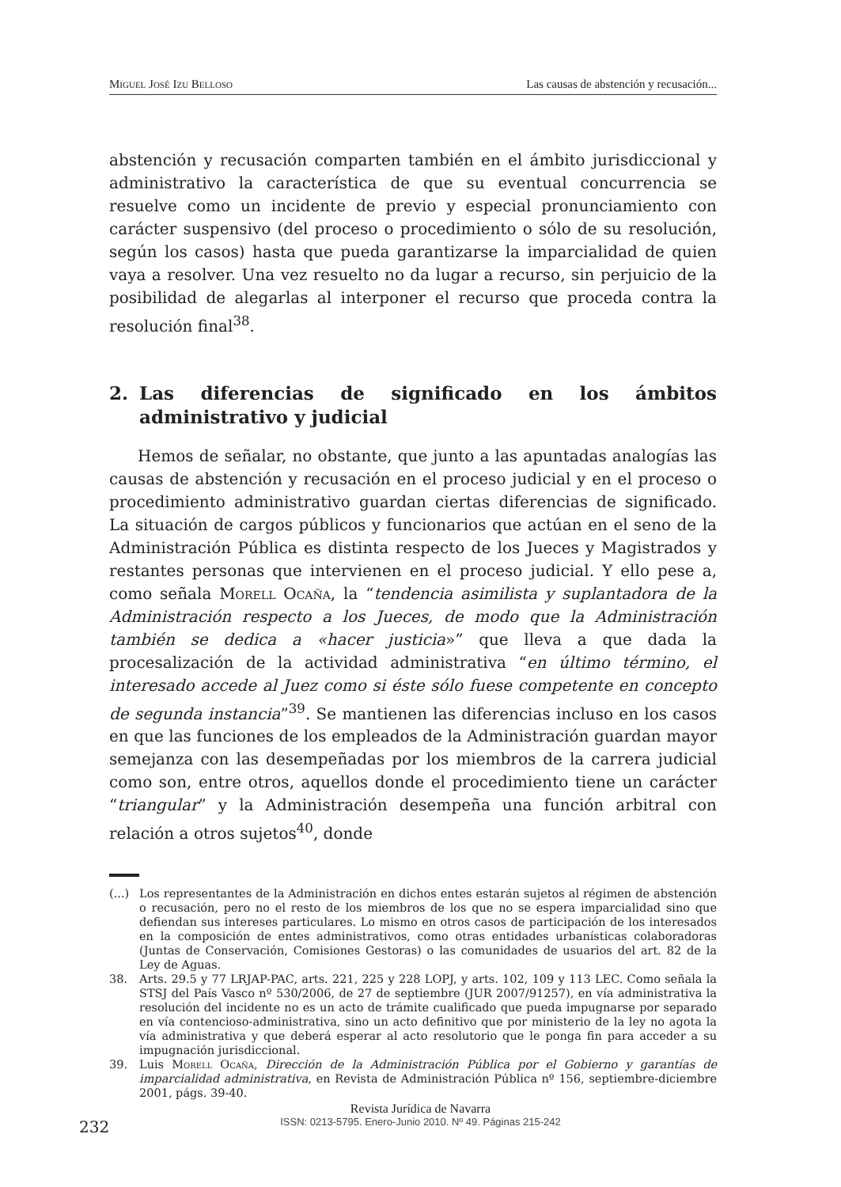Miguel José Izu Belloso Las causas de abstención y recusación...
abstención y recusación comparten también en el ámbito jurisdiccional y administrativo la característica de que su eventual concurrencia se resuelve como un incidente de previo y especial pronunciamiento con carácter suspensivo (del proceso o procedimiento o sólo de su resolución, según los casos) hasta que pueda garantizarse la imparcialidad de quien vaya a resolver. Una vez resuelto no da lugar a recurso, sin perjuicio de la posibilidad de alegarlas al interponer el recurso que proceda contra la resolución final<sup>38</sup>.
2. Las diferencias de significado en los ámbitos administrativo y judicial
Hemos de señalar, no obstante, que junto a las apuntadas analogías las causas de abstención y recusación en el proceso judicial y en el proceso o procedimiento administrativo guardan ciertas diferencias de significado. La situación de cargos públicos y funcionarios que actúan en el seno de la Administración Pública es distinta respecto de los Jueces y Magistrados y restantes personas que intervienen en el proceso judicial. Y ello pese a, como señala Morell Ocaña, la “tendencia asimilista y suplantadora de la Administración respecto a los Jueces, de modo que la Administración también se dedica a «hacer justicia»” que lleva a que dada la procesalización de la actividad administrativa “en último término, el interesado accede al Juez como si éste sólo fuese competente en concepto de segunda instancia”<sup>39</sup>. Se mantienen las diferencias incluso en los casos en que las funciones de los empleados de la Administración guardan mayor semejanza con las desempeñadas por los miembros de la carrera judicial como son, entre otros, aquellos donde el procedimiento tiene un carácter “triangular” y la Administración desempeña una función arbitral con relación a otros sujetos<sup>40</sup>, donde
(...) Los representantes de la Administración en dichos entes estarán sujetos al régimen de abstención o recusación, pero no el resto de los miembros de los que no se espera imparcialidad sino que defiendan sus intereses particulares. Lo mismo en otros casos de participación de los interesados en la composición de entes administrativos, como otras entidades urbanísticas colaboradoras (Juntas de Conservación, Comisiones Gestoras) o las comunidades de usuarios del art. 82 de la Ley de Aguas.
38. Arts. 29.5 y 77 LRJAP-PAC, arts. 221, 225 y 228 LOPJ, y arts. 102, 109 y 113 LEC. Como señala la STSJ del País Vasco nº 530/2006, de 27 de septiembre (JUR 2007/91257), en vía administrativa la resolución del incidente no es un acto de trámite cualificado que pueda impugnarse por separado en vía contencioso-administrativa, sino un acto definitivo que por ministerio de la ley no agota la vía administrativa y que deberá esperar al acto resolutorio que le ponga fin para acceder a su impugnación jurisdiccional.
39. Luis Morell Ocaña, Dirección de la Administración Pública por el Gobierno y garantías de imparcialidad administrativa, en Revista de Administración Pública nº 156, septiembre-diciembre 2001, págs. 39-40.
232
Revista Jurídica de Navarra
ISSN: 0213-5795. Enero-Junio 2010. Nº 49. Páginas 215-242